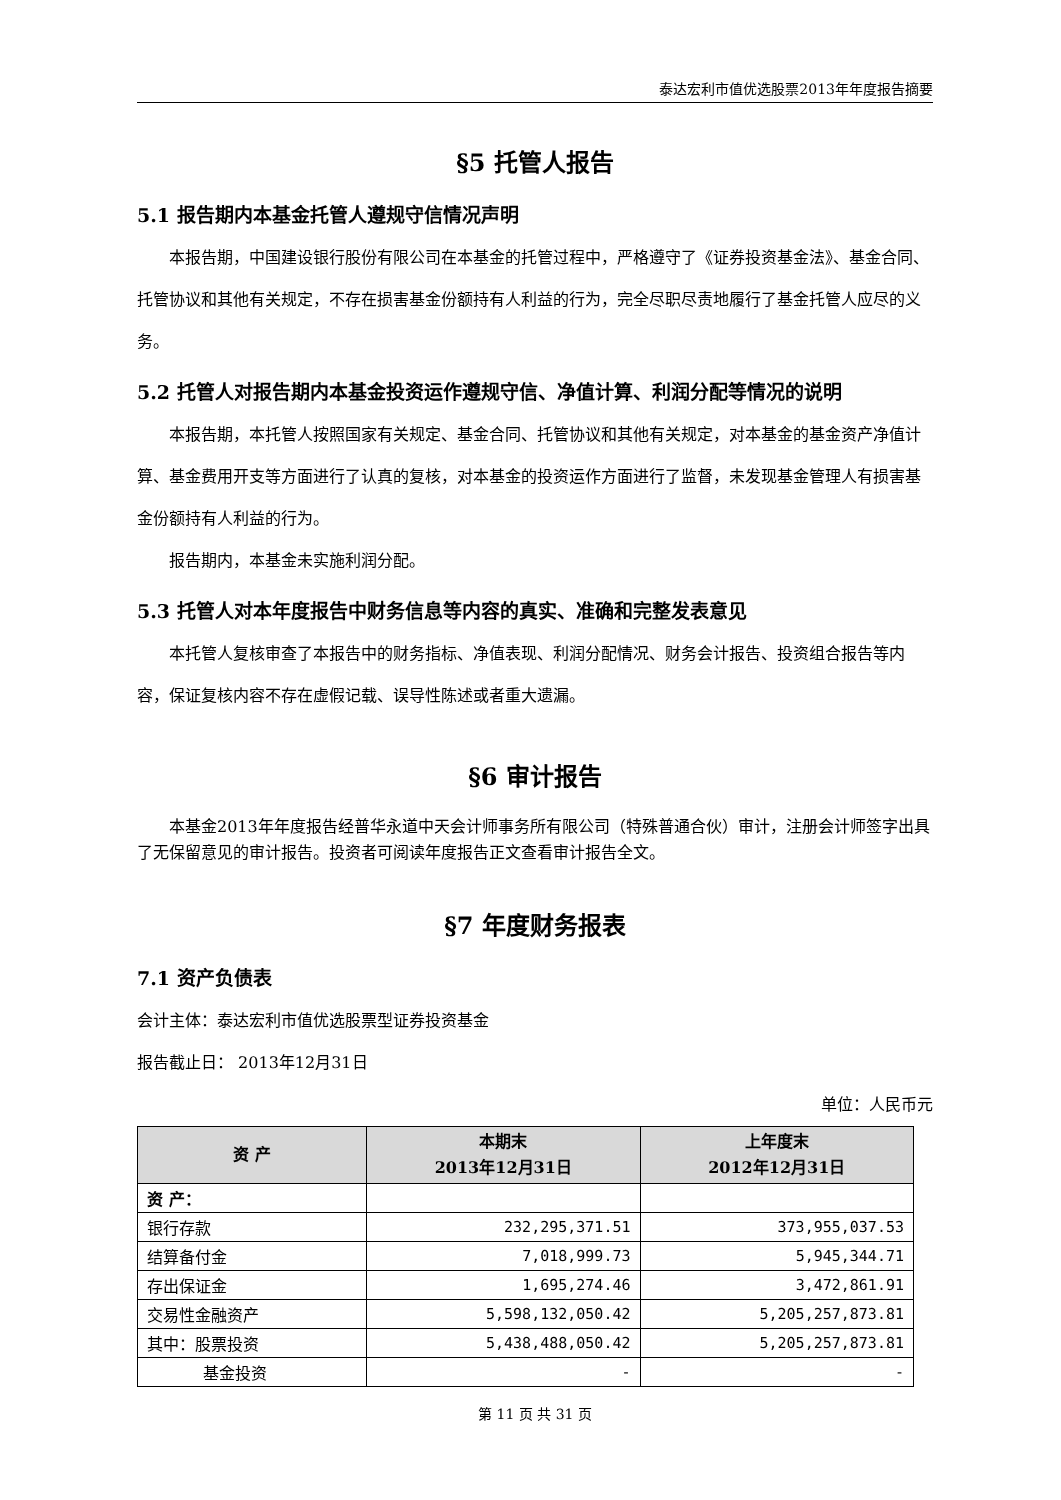泰达宏利市值优选股票2013年年度报告摘要
§5 托管人报告
5.1 报告期内本基金托管人遵规守信情况声明
本报告期，中国建设银行股份有限公司在本基金的托管过程中，严格遵守了《证券投资基金法》、基金合同、托管协议和其他有关规定，不存在损害基金份额持有人利益的行为，完全尽职尽责地履行了基金托管人应尽的义务。
5.2 托管人对报告期内本基金投资运作遵规守信、净值计算、利润分配等情况的说明
本报告期，本托管人按照国家有关规定、基金合同、托管协议和其他有关规定，对本基金的基金资产净值计算、基金费用开支等方面进行了认真的复核，对本基金的投资运作方面进行了监督，未发现基金管理人有损害基金份额持有人利益的行为。
报告期内，本基金未实施利润分配。
5.3 托管人对本年度报告中财务信息等内容的真实、准确和完整发表意见
本托管人复核审查了本报告中的财务指标、净值表现、利润分配情况、财务会计报告、投资组合报告等内容，保证复核内容不存在虚假记载、误导性陈述或者重大遗漏。
§6 审计报告
本基金2013年年度报告经普华永道中天会计师事务所有限公司（特殊普通合伙）审计，注册会计师签字出具了无保留意见的审计报告。投资者可阅读年度报告正文查看审计报告全文。
§7 年度财务报表
7.1 资产负债表
会计主体：泰达宏利市值优选股票型证券投资基金
报告截止日： 2013年12月31日
单位：人民币元
| 资 产 | 本期末 2013年12月31日 | 上年度末 2012年12月31日 |
| --- | --- | --- |
| 资 产： | | |
| 银行存款 | 232,295,371.51 | 373,955,037.53 |
| 结算备付金 | 7,018,999.73 | 5,945,344.71 |
| 存出保证金 | 1,695,274.46 | 3,472,861.91 |
| 交易性金融资产 | 5,598,132,050.42 | 5,205,257,873.81 |
| 其中：股票投资 | 5,438,488,050.42 | 5,205,257,873.81 |
| 基金投资 | - | - |
第 11 页 共 31 页